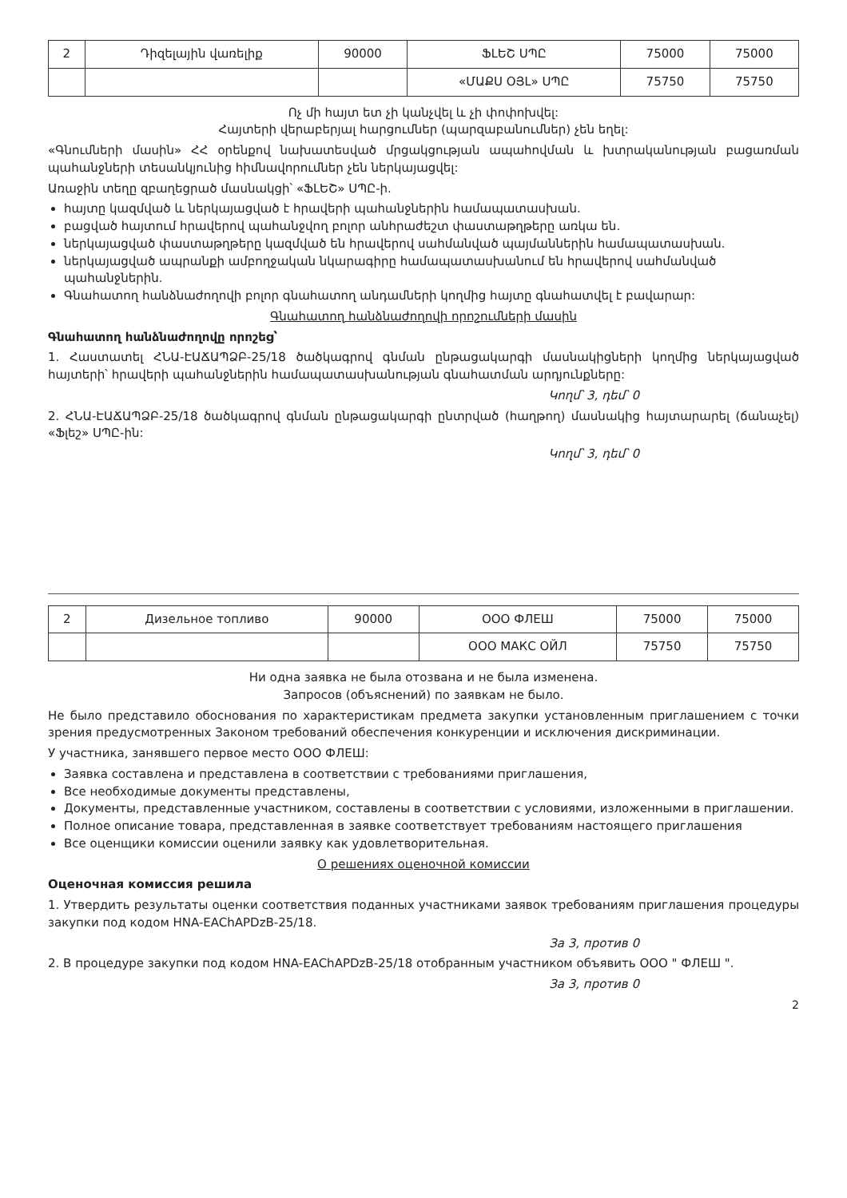| 2 | Դիզելային վառելիք | 90000 | ՖԼԵՇ ՍՊԸ | 75000 | 75000 |
| | | | «ՄԱՔՍ ՕՅԼ» ՍՊԸ | 75750 | 75750 |
Ոչ մի հայտ ետ չի կանչվել և չի փոփոխվել:
Հայտերի վերաբերյալ հարցումներ (պարզաբանումներ) չեն եղել:
«Գնումների մասին» ՀՀ օրենքով նախատեսված մրցակցության ապահովման և խտրականության բացառման պահանջների տեսանկյունից հիմնավորումներ չեն ներկայացվել:
Առաջին տեղը զբաղեցրած մասնակցի՝ «ՖԼԵՇ» ՍՊԸ-ի.
հայտը կազմված և ներկայացված է հրավերի պահանջներին համապատասխան.
բացված հայտում հրավերով պահանջվող բոլոր անհրաժեշտ փաստաթղթերը առկա են.
ներկայացված փաստաթղթերը կազմված են հրավերով սահմանված պայմաններին համապատասխան.
ներկայացված ապրանքի ամբողջական նկարագիրը համապատասխանում են հրավերով սահմանված պահանջներին.
Գնահատող հանձնաժողովի բոլոր գնահատող անդամների կողմից հայտը գնահատվել է բավարար:
Գնահատող հանձնաժողովի որոշումների մասին
Գնահատող հանձնաժողովը որոշեց՝
1. Հաստատել ՀՆԱ-ԷԱՃԱՊՁԲ-25/18 ծածկագրով գնման ընթացակարգի մասնակիցների կողմից ներկայացված հայտերի՝ հրավերի պահանջներին համապատասխանության գնահատման արդյունքները:
Կողմ՝ 3, դեմ՝ 0
2. ՀՆԱ-ԷԱՃԱՊՁԲ-25/18 ծածկագրով գնման ընթացակարգի ընտրված (հաղթող) մասնակից հայտարարել (ճանաչել) «Ֆլեշ» ՍՊԸ-ին:
Կողմ՝ 3, դեմ՝ 0
| 2 | Дизельное топливо | 90000 | ООО ФЛЕШ | 75000 | 75000 |
| | | | ООО МАКС ОЙЛ | 75750 | 75750 |
Ни одна заявка не была отозвана и не была изменена.
Запросов (объяснений) по заявкам не было.
Не было представило обоснования по характеристикам предмета закупки установленным приглашением с точки зрения предусмотренных Законом требований обеспечения конкуренции и исключения дискриминации.
У участника, занявшего первое место ООО ФЛЕШ:
Заявка составлена и представлена в соответствии с требованиями приглашения,
Все необходимые документы представлены,
Документы, представленные участником, составлены в соответствии с условиями, изложенными в приглашении.
Полное описание товара, представленная в заявке соответствует требованиям настоящего приглашения
Все оценщики комиссии оценили заявку как удовлетворительная.
О решениях оценочной комиссии
Оценочная комиссия решила
1. Утвердить результаты оценки соответствия поданных участниками заявок требованиям приглашения процедуры закупки под кодом HNA-EAChAPDzB-25/18.
За 3, против 0
2. В процедуре закупки под кодом HNA-EAChAPDzB-25/18 отобранным участником объявить ООО " ФЛЕШ ".
За 3, против 0
2